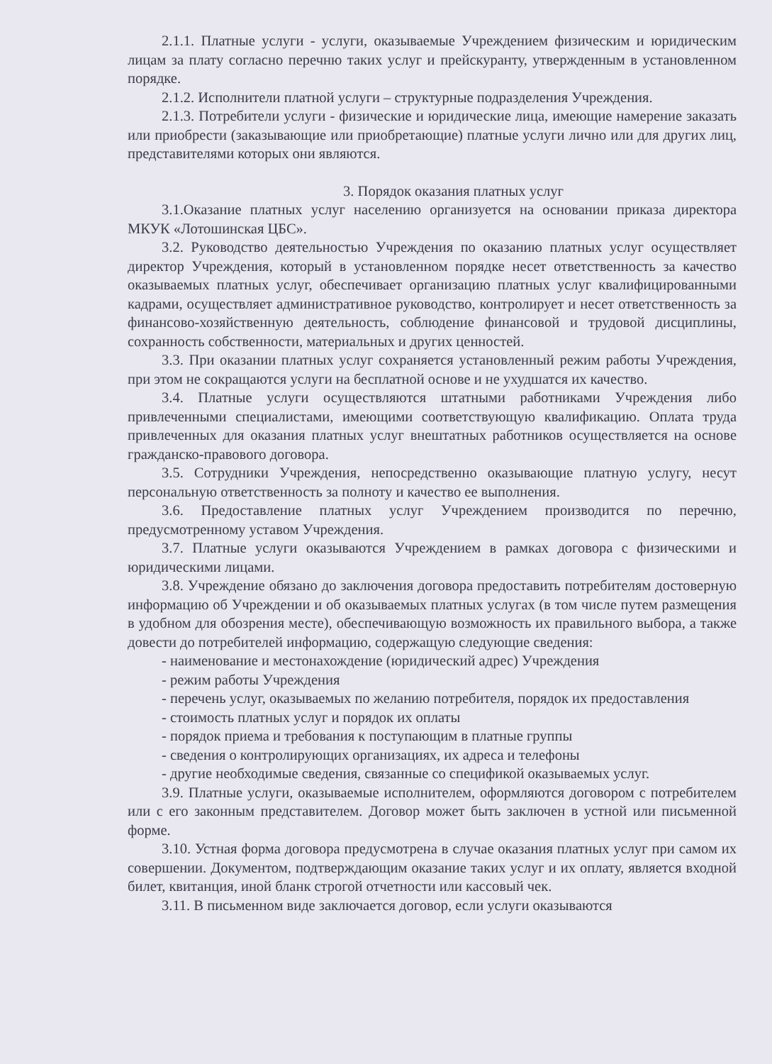2.1.1. Платные услуги - услуги, оказываемые Учреждением физическим и юридическим лицам за плату согласно перечню таких услуг и прейскуранту, утвержденным в установленном порядке.
2.1.2. Исполнители платной услуги – структурные подразделения Учреждения.
2.1.3. Потребители услуги - физические и юридические лица, имеющие намерение заказать или приобрести (заказывающие или приобретающие) платные услуги лично или для других лиц, представителями которых они являются.
3. Порядок оказания платных услуг
3.1.Оказание платных услуг населению организуется на основании приказа директора МКУК «Лотошинская ЦБС».
3.2. Руководство деятельностью Учреждения по оказанию платных услуг осуществляет директор Учреждения, который в установленном порядке несет ответственность за качество оказываемых платных услуг, обеспечивает организацию платных услуг квалифицированными кадрами, осуществляет административное руководство, контролирует и несет ответственность за финансово-хозяйственную деятельность, соблюдение финансовой и трудовой дисциплины, сохранность собственности, материальных и других ценностей.
3.3. При оказании платных услуг сохраняется установленный режим работы Учреждения, при этом не сокращаются услуги на бесплатной основе и не ухудшатся их качество.
3.4. Платные услуги осуществляются штатными работниками Учреждения либо привлеченными специалистами, имеющими соответствующую квалификацию. Оплата труда привлеченных для оказания платных услуг внештатных работников осуществляется на основе гражданско-правового договора.
3.5. Сотрудники Учреждения, непосредственно оказывающие платную услугу, несут персональную ответственность за полноту и качество ее выполнения.
3.6. Предоставление платных услуг Учреждением производится по перечню, предусмотренному уставом Учреждения.
3.7. Платные услуги оказываются Учреждением в рамках договора с физическими и юридическими лицами.
3.8. Учреждение обязано до заключения договора предоставить потребителям достоверную информацию об Учреждении и об оказываемых платных услугах (в том числе путем размещения в удобном для обозрения месте), обеспечивающую возможность их правильного выбора, а также довести до потребителей информацию, содержащую следующие сведения:
- наименование и местонахождение (юридический адрес) Учреждения
- режим работы Учреждения
- перечень услуг, оказываемых по желанию потребителя, порядок их предоставления
- стоимость платных услуг и порядок их оплаты
- порядок приема и требования к поступающим в платные группы
- сведения о контролирующих организациях, их адреса и телефоны
- другие необходимые сведения, связанные со спецификой оказываемых услуг.
3.9. Платные услуги, оказываемые исполнителем, оформляются договором с потребителем или с его законным представителем. Договор может быть заключен в устной или письменной форме.
3.10. Устная форма договора предусмотрена в случае оказания платных услуг при самом их совершении. Документом, подтверждающим оказание таких услуг и их оплату, является входной билет, квитанция, иной бланк строгой отчетности или кассовый чек.
3.11. В письменном виде заключается договор, если услуги оказываются